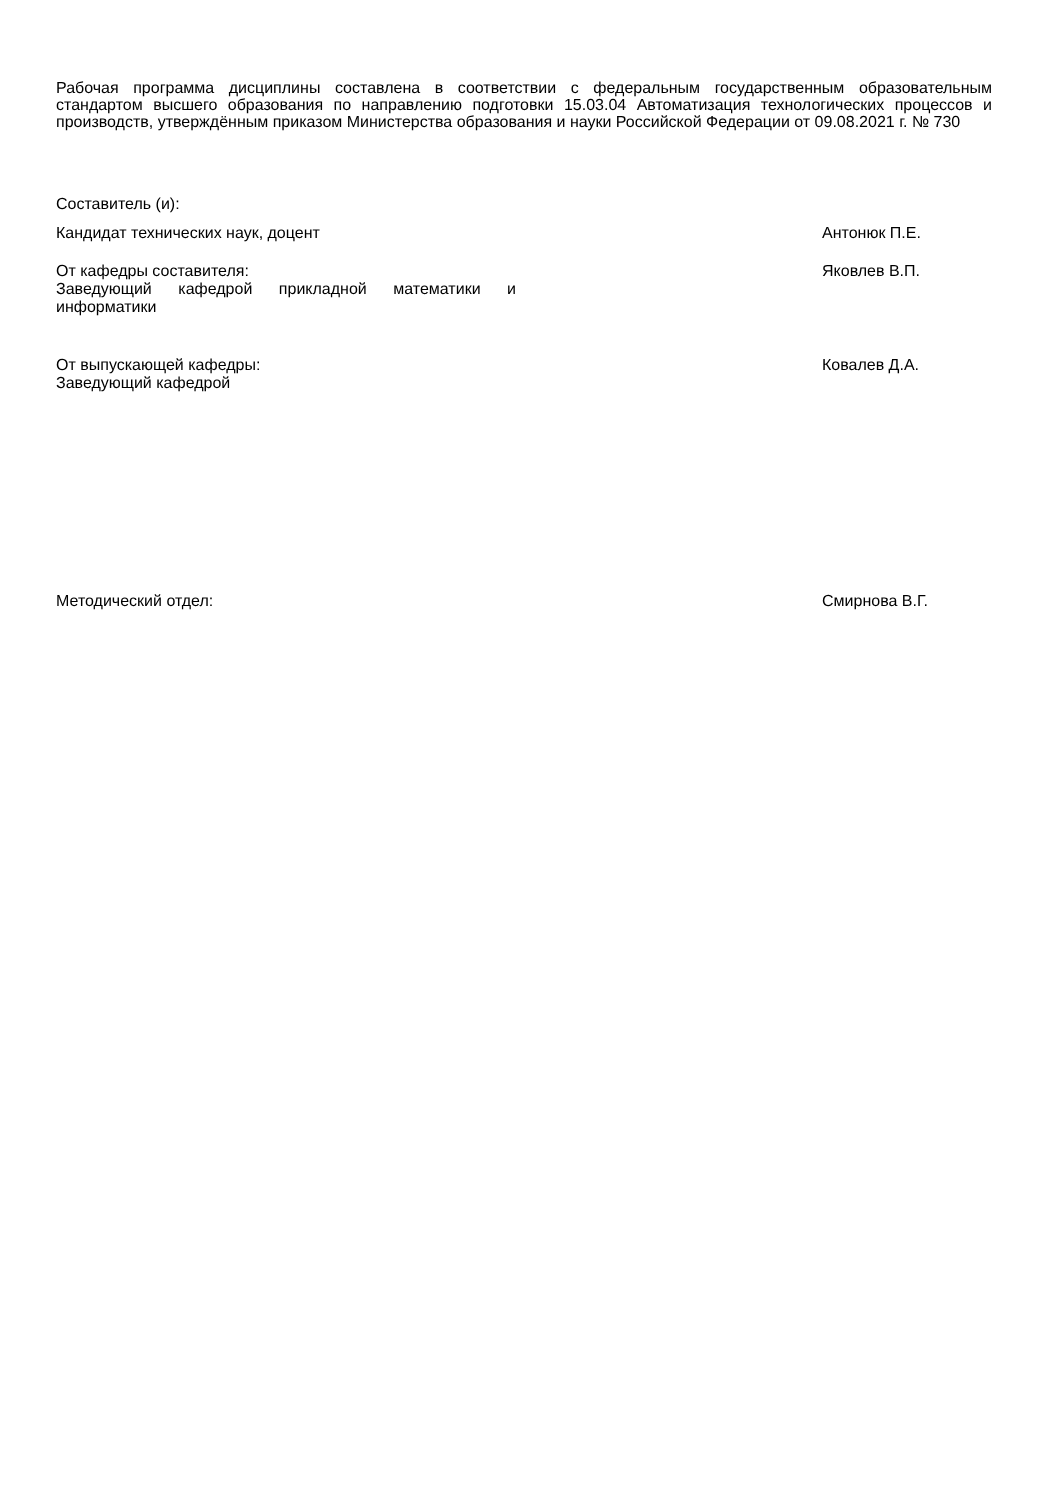Рабочая программа дисциплины составлена в соответствии с федеральным государственным образовательным стандартом высшего образования по направлению подготовки 15.03.04 Автоматизация технологических процессов и производств, утверждённым приказом Министерства образования и науки Российской Федерации от 09.08.2021 г. № 730
Составитель (и):
Кандидат технических наук, доцент Антонюк П.Е.
От кафедры составителя:
Заведующий кафедрой прикладной математики и информатики
Яковлев В.П.
От выпускающей кафедры:
Заведующий кафедрой
Ковалев Д.А.
Методический отдел: Смирнова В.Г.